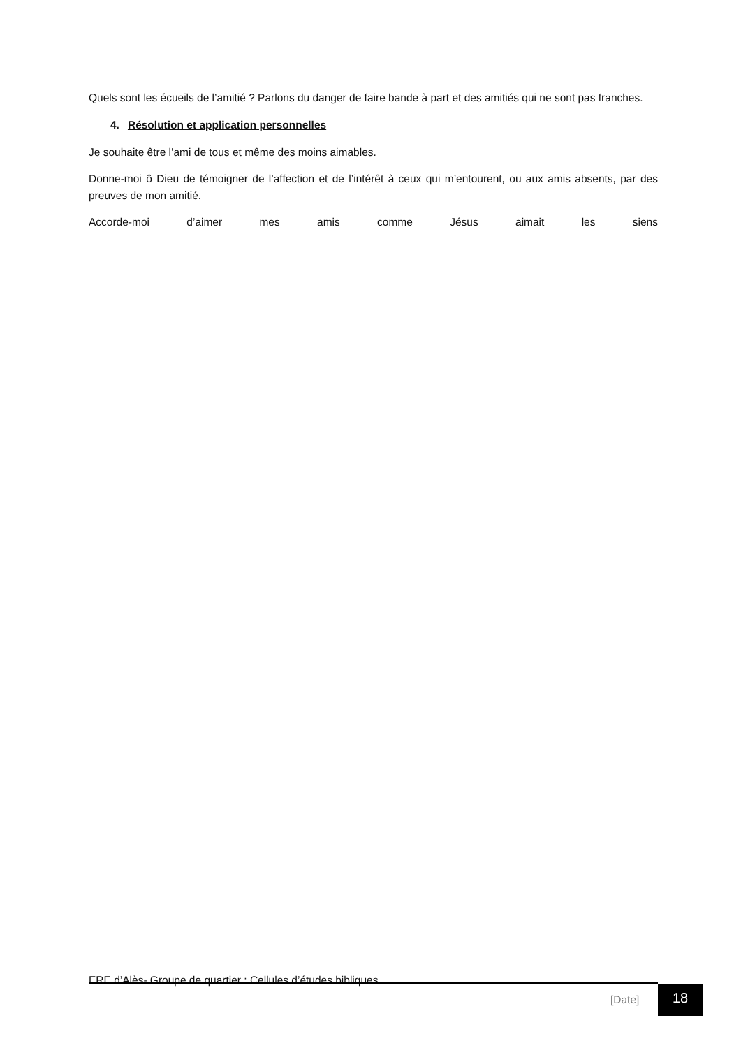Quels sont les écueils de l’amitié ? Parlons du danger de faire bande à part et des amitiés qui ne sont pas franches.
4. Résolution et application personnelles
Je souhaite être l’ami de tous et même des moins aimables.
Donne-moi ô Dieu de témoigner de l’affection et de l’intérêt à ceux qui m’entourent, ou aux amis absents, par des preuves de mon amitié.
Accorde-moi d’aimer mes amis comme Jésus aimait les siens
ERE d’Alès- Groupe de quartier : Cellules d’études bibliques
[Date] 18